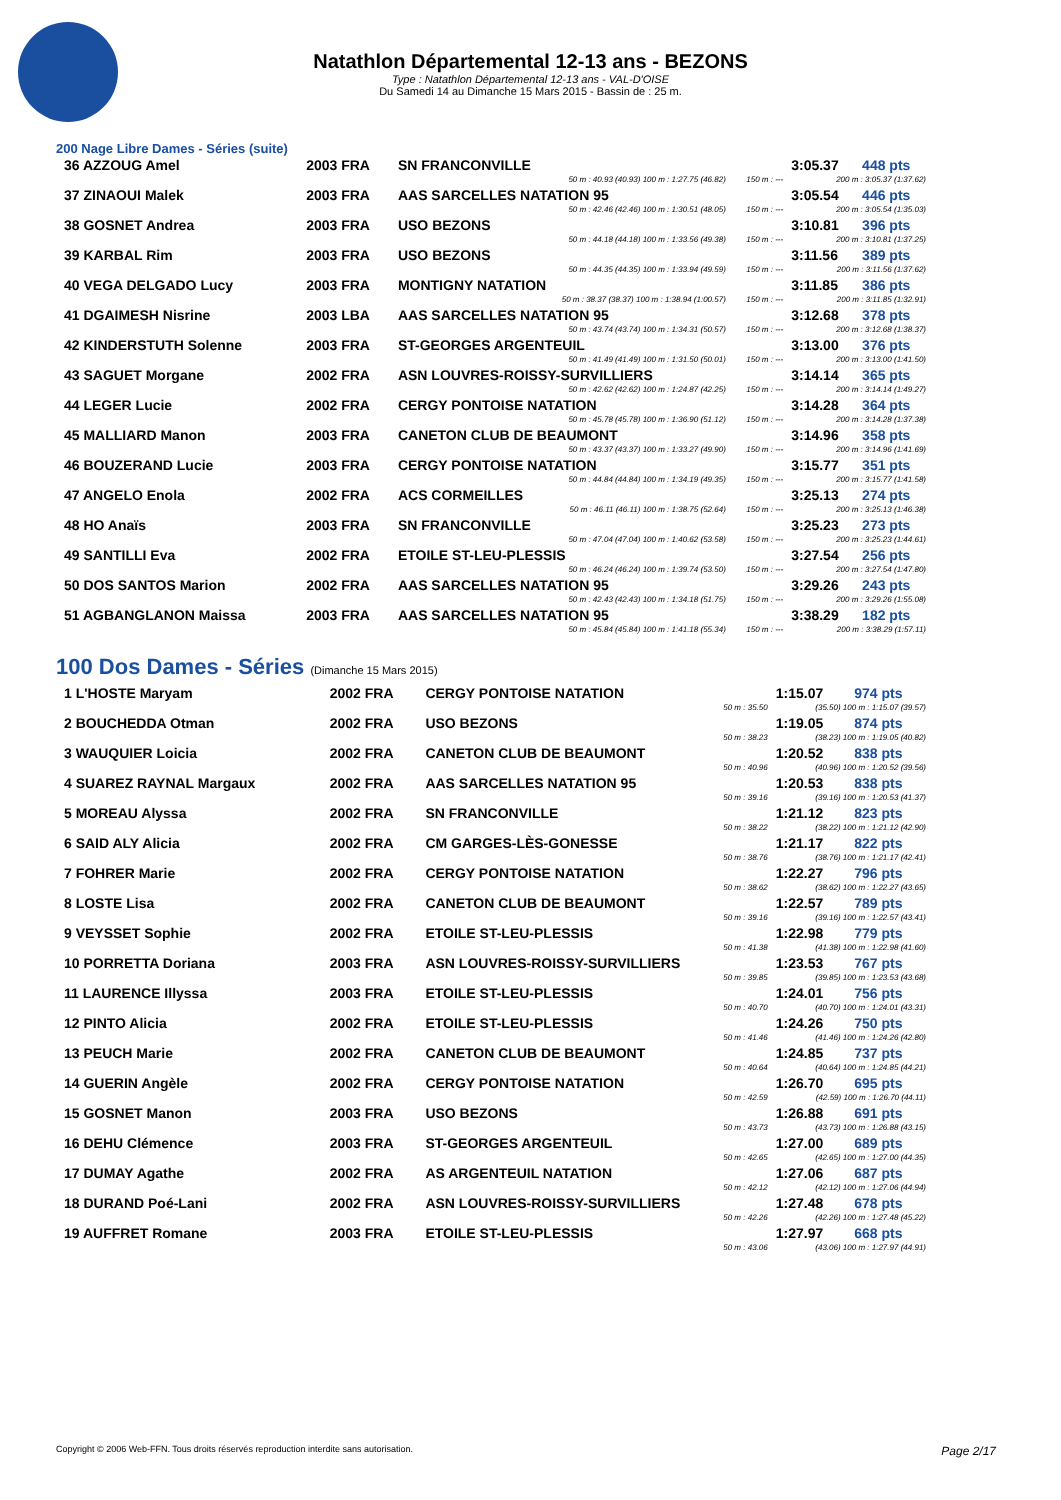Natathlon Départemental 12-13 ans - BEZONS
Type : Natathlon Départemental 12-13 ans - VAL-D'OISE
Du Samedi 14 au Dimanche 15 Mars 2015 - Bassin de : 25 m.
200 Nage Libre Dames - Séries (suite)
| 36 AZZOUG Amel | 2003 FRA | SN FRANCONVILLE | | 3:05.37 | 448 pts |
| | | 50 m : 40.93 (40.93) 100 m : 1:27.75 (46.82) | 150 m : --- | 200 m : 3:05.37 (1:37.62) | |
| 37 ZINAOUI Malek | 2003 FRA | AAS SARCELLES NATATION 95 | | 3:05.54 | 446 pts |
| | | 50 m : 42.46 (42.46) 100 m : 1:30.51 (48.05) | 150 m : --- | 200 m : 3:05.54 (1:35.03) | |
| 38 GOSNET Andrea | 2003 FRA | USO BEZONS | | 3:10.81 | 396 pts |
| | | 50 m : 44.18 (44.18) 100 m : 1:33.56 (49.38) | 150 m : --- | 200 m : 3:10.81 (1:37.25) | |
| 39 KARBAL Rim | 2003 FRA | USO BEZONS | | 3:11.56 | 389 pts |
| | | 50 m : 44.35 (44.35) 100 m : 1:33.94 (49.59) | 150 m : --- | 200 m : 3:11.56 (1:37.62) | |
| 40 VEGA DELGADO Lucy | 2003 FRA | MONTIGNY NATATION | | 3:11.85 | 386 pts |
| | | 50 m : 38.37 (38.37) 100 m : 1:38.94 (1:00.57) | 150 m : --- | 200 m : 3:11.85 (1:32.91) | |
| 41 DGAIMESH Nisrine | 2003 LBA | AAS SARCELLES NATATION 95 | | 3:12.68 | 378 pts |
| | | 50 m : 43.74 (43.74) 100 m : 1:34.31 (50.57) | 150 m : --- | 200 m : 3:12.68 (1:38.37) | |
| 42 KINDERSTUTH Solenne | 2003 FRA | ST-GEORGES ARGENTEUIL | | 3:13.00 | 376 pts |
| | | 50 m : 41.49 (41.49) 100 m : 1:31.50 (50.01) | 150 m : --- | 200 m : 3:13.00 (1:41.50) | |
| 43 SAGUET Morgane | 2002 FRA | ASN LOUVRES-ROISSY-SURVILLIERS | | 3:14.14 | 365 pts |
| | | 50 m : 42.62 (42.62) 100 m : 1:24.87 (42.25) | 150 m : --- | 200 m : 3:14.14 (1:49.27) | |
| 44 LEGER Lucie | 2002 FRA | CERGY PONTOISE NATATION | | 3:14.28 | 364 pts |
| | | 50 m : 45.78 (45.78) 100 m : 1:36.90 (51.12) | 150 m : --- | 200 m : 3:14.28 (1:37.38) | |
| 45 MALLIARD Manon | 2003 FRA | CANETON CLUB DE BEAUMONT | | 3:14.96 | 358 pts |
| | | 50 m : 43.37 (43.37) 100 m : 1:33.27 (49.90) | 150 m : --- | 200 m : 3:14.96 (1:41.69) | |
| 46 BOUZERAND Lucie | 2003 FRA | CERGY PONTOISE NATATION | | 3:15.77 | 351 pts |
| | | 50 m : 44.84 (44.84) 100 m : 1:34.19 (49.35) | 150 m : --- | 200 m : 3:15.77 (1:41.58) | |
| 47 ANGELO Enola | 2002 FRA | ACS CORMEILLES | | 3:25.13 | 274 pts |
| | | 50 m : 46.11 (46.11) 100 m : 1:38.75 (52.64) | 150 m : --- | 200 m : 3:25.13 (1:46.38) | |
| 48 HO Anaïs | 2003 FRA | SN FRANCONVILLE | | 3:25.23 | 273 pts |
| | | 50 m : 47.04 (47.04) 100 m : 1:40.62 (53.58) | 150 m : --- | 200 m : 3:25.23 (1:44.61) | |
| 49 SANTILLI Eva | 2002 FRA | ETOILE ST-LEU-PLESSIS | | 3:27.54 | 256 pts |
| | | 50 m : 46.24 (46.24) 100 m : 1:39.74 (53.50) | 150 m : --- | 200 m : 3:27.54 (1:47.80) | |
| 50 DOS SANTOS Marion | 2002 FRA | AAS SARCELLES NATATION 95 | | 3:29.26 | 243 pts |
| | | 50 m : 42.43 (42.43) 100 m : 1:34.18 (51.75) | 150 m : --- | 200 m : 3:29.26 (1:55.08) | |
| 51 AGBANGLANON Maissa | 2003 FRA | AAS SARCELLES NATATION 95 | | 3:38.29 | 182 pts |
| | | 50 m : 45.84 (45.84) 100 m : 1:41.18 (55.34) | 150 m : --- | 200 m : 3:38.29 (1:57.11) | |
100 Dos Dames - Séries (Dimanche 15 Mars 2015)
| 1 L'HOSTE Maryam | 2002 FRA | CERGY PONTOISE NATATION | 1:15.07 | 974 pts |
| | | 50 m : 35.50 | (35.50) 100 m : 1:15.07 (39.57) | |
| 2 BOUCHEDDA Otman | 2002 FRA | USO BEZONS | 1:19.05 | 874 pts |
| | | 50 m : 38.23 | (38.23) 100 m : 1:19.05 (40.82) | |
| 3 WAUQUIER Loicia | 2002 FRA | CANETON CLUB DE BEAUMONT | 1:20.52 | 838 pts |
| | | 50 m : 40.96 | (40.96) 100 m : 1:20.52 (39.56) | |
| 4 SUAREZ RAYNAL Margaux | 2002 FRA | AAS SARCELLES NATATION 95 | 1:20.53 | 838 pts |
| | | 50 m : 39.16 | (39.16) 100 m : 1:20.53 (41.37) | |
| 5 MOREAU Alyssa | 2002 FRA | SN FRANCONVILLE | 1:21.12 | 823 pts |
| | | 50 m : 38.22 | (38.22) 100 m : 1:21.12 (42.90) | |
| 6 SAID ALY Alicia | 2002 FRA | CM GARGES-LÈS-GONESSE | 1:21.17 | 822 pts |
| | | 50 m : 38.76 | (38.76) 100 m : 1:21.17 (42.41) | |
| 7 FOHRER Marie | 2002 FRA | CERGY PONTOISE NATATION | 1:22.27 | 796 pts |
| | | 50 m : 38.62 | (38.62) 100 m : 1:22.27 (43.65) | |
| 8 LOSTE Lisa | 2002 FRA | CANETON CLUB DE BEAUMONT | 1:22.57 | 789 pts |
| | | 50 m : 39.16 | (39.16) 100 m : 1:22.57 (43.41) | |
| 9 VEYSSET Sophie | 2002 FRA | ETOILE ST-LEU-PLESSIS | 1:22.98 | 779 pts |
| | | 50 m : 41.38 | (41.38) 100 m : 1:22.98 (41.60) | |
| 10 PORRETTA Doriana | 2003 FRA | ASN LOUVRES-ROISSY-SURVILLIERS | 1:23.53 | 767 pts |
| | | 50 m : 39.85 | (39.85) 100 m : 1:23.53 (43.68) | |
| 11 LAURENCE Illyssa | 2003 FRA | ETOILE ST-LEU-PLESSIS | 1:24.01 | 756 pts |
| | | 50 m : 40.70 | (40.70) 100 m : 1:24.01 (43.31) | |
| 12 PINTO Alicia | 2002 FRA | ETOILE ST-LEU-PLESSIS | 1:24.26 | 750 pts |
| | | 50 m : 41.46 | (41.46) 100 m : 1:24.26 (42.80) | |
| 13 PEUCH Marie | 2002 FRA | CANETON CLUB DE BEAUMONT | 1:24.85 | 737 pts |
| | | 50 m : 40.64 | (40.64) 100 m : 1:24.85 (44.21) | |
| 14 GUERIN Angèle | 2002 FRA | CERGY PONTOISE NATATION | 1:26.70 | 695 pts |
| | | 50 m : 42.59 | (42.59) 100 m : 1:26.70 (44.11) | |
| 15 GOSNET Manon | 2003 FRA | USO BEZONS | 1:26.88 | 691 pts |
| | | 50 m : 43.73 | (43.73) 100 m : 1:26.88 (43.15) | |
| 16 DEHU Clémence | 2003 FRA | ST-GEORGES ARGENTEUIL | 1:27.00 | 689 pts |
| | | 50 m : 42.65 | (42.65) 100 m : 1:27.00 (44.35) | |
| 17 DUMAY Agathe | 2002 FRA | AS ARGENTEUIL NATATION | 1:27.06 | 687 pts |
| | | 50 m : 42.12 | (42.12) 100 m : 1:27.06 (44.94) | |
| 18 DURAND Poé-Lani | 2002 FRA | ASN LOUVRES-ROISSY-SURVILLIERS | 1:27.48 | 678 pts |
| | | 50 m : 42.26 | (42.26) 100 m : 1:27.48 (45.22) | |
| 19 AUFFRET Romane | 2003 FRA | ETOILE ST-LEU-PLESSIS | 1:27.97 | 668 pts |
| | | 50 m : 43.06 | (43.06) 100 m : 1:27.97 (44.91) | |
Copyright © 2006 Web-FFN. Tous droits réservés reproduction interdite sans autorisation. Page 2/17